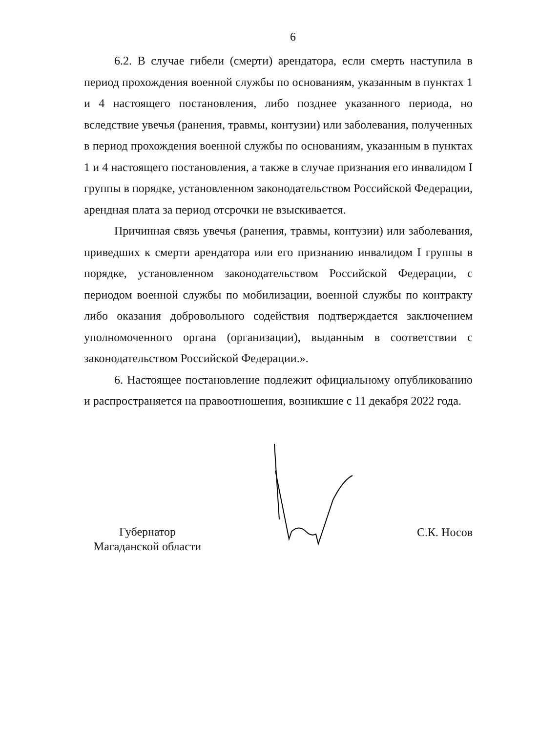6
6.2. В случае гибели (смерти) арендатора, если смерть наступила в период прохождения военной службы по основаниям, указанным в пунктах 1 и 4 настоящего постановления, либо позднее указанного периода, но вследствие увечья (ранения, травмы, контузии) или заболевания, полученных в период прохождения военной службы по основаниям, указанным в пунктах 1 и 4 настоящего постановления, а также в случае признания его инвалидом I группы в порядке, установленном законодательством Российской Федерации, арендная плата за период отсрочки не взыскивается.
Причинная связь увечья (ранения, травмы, контузии) или заболевания, приведших к смерти арендатора или его признанию инвалидом I группы в порядке, установленном законодательством Российской Федерации, с периодом военной службы по мобилизации, военной службы по контракту либо оказания добровольного содействия подтверждается заключением уполномоченного органа (организации), выданным в соответствии с законодательством Российской Федерации.».
6. Настоящее постановление подлежит официальному опубликованию и распространяется на правоотношения, возникшие с 11 декабря 2022 года.
Губернатор
Магаданской области
С.К. Носов